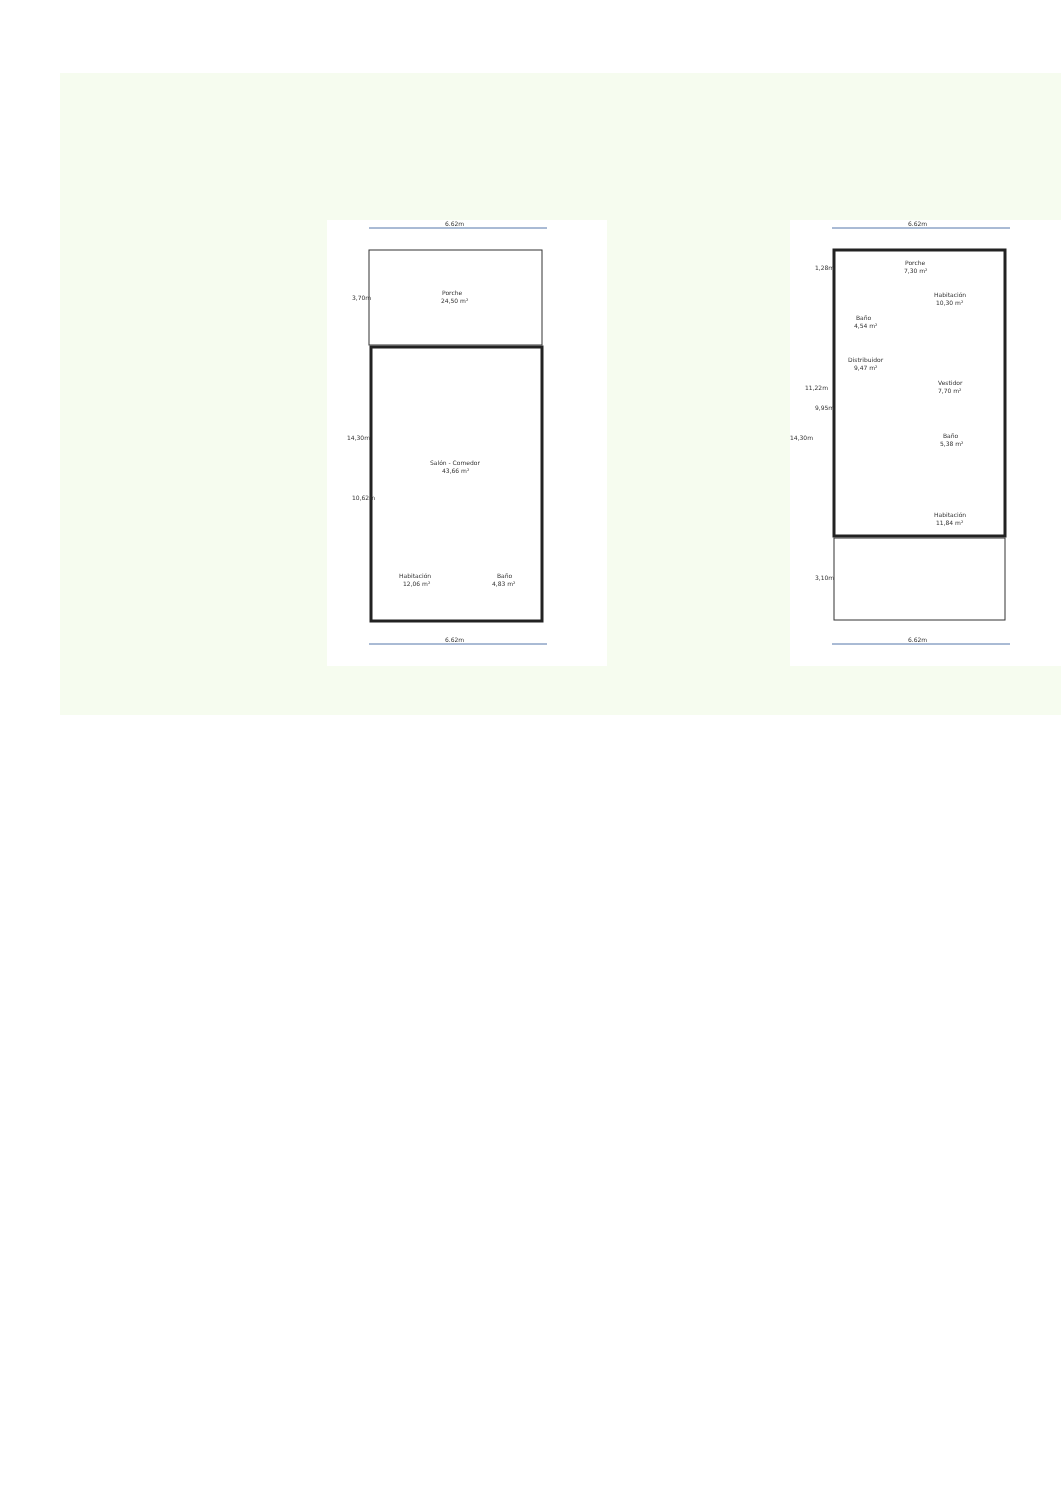6.62m
Porche
24,50 m²
Salón - Comedor
43,66 m²
Habitación
12,06 m²
Baño
4,83 m²
6.62m
14,30m
10,62m
3,70m
6.62m
Porche
7,30 m²
Habitación
10,30 m²
Baño
4,54 m²
Distribuidor
9,47 m²
Vestidor
7,70 m²
Baño
5,38 m²
Habitación
11,84 m²
6.62m
14,30m
9,95m
11,22m
3,10m
1,28m